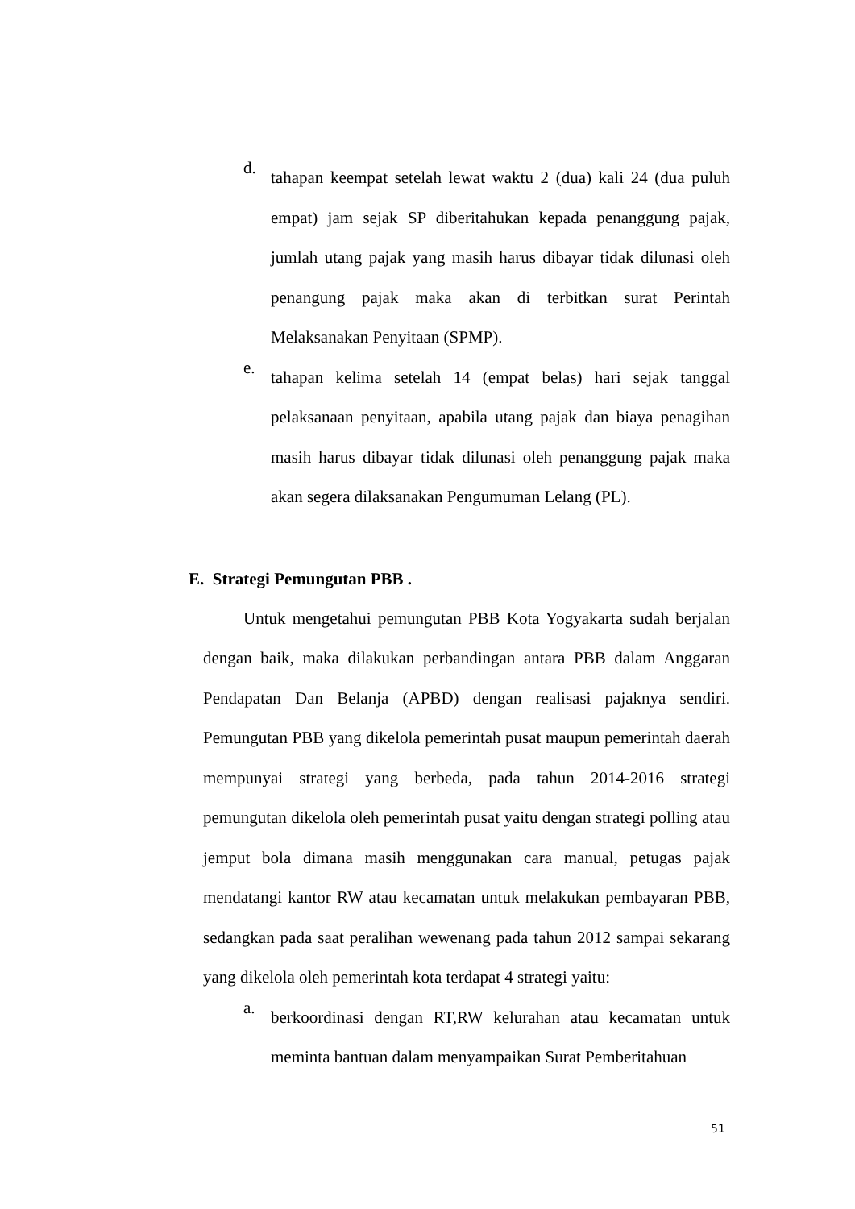d. tahapan keempat setelah lewat waktu 2 (dua) kali 24 (dua puluh empat) jam sejak SP diberitahukan kepada penanggung pajak, jumlah utang pajak yang masih harus dibayar tidak dilunasi oleh penangung pajak maka akan di terbitkan surat Perintah Melaksanakan Penyitaan (SPMP).
e. tahapan kelima setelah 14 (empat belas) hari sejak tanggal pelaksanaan penyitaan, apabila utang pajak dan biaya penagihan masih harus dibayar tidak dilunasi oleh penanggung pajak maka akan segera dilaksanakan Pengumuman Lelang (PL).
E. Strategi Pemungutan PBB .
Untuk mengetahui pemungutan PBB Kota Yogyakarta sudah berjalan dengan baik, maka dilakukan perbandingan antara PBB dalam Anggaran Pendapatan Dan Belanja (APBD) dengan realisasi pajaknya sendiri. Pemungutan PBB yang dikelola pemerintah pusat maupun pemerintah daerah mempunyai strategi yang berbeda, pada tahun 2014-2016 strategi pemungutan dikelola oleh pemerintah pusat yaitu dengan strategi polling atau jemput bola dimana masih menggunakan cara manual, petugas pajak mendatangi kantor RW atau kecamatan untuk melakukan pembayaran PBB, sedangkan pada saat peralihan wewenang pada tahun 2012 sampai sekarang yang dikelola oleh pemerintah kota terdapat 4 strategi yaitu:
a. berkoordinasi dengan RT,RW kelurahan atau kecamatan untuk meminta bantuan dalam menyampaikan Surat Pemberitahuan
51